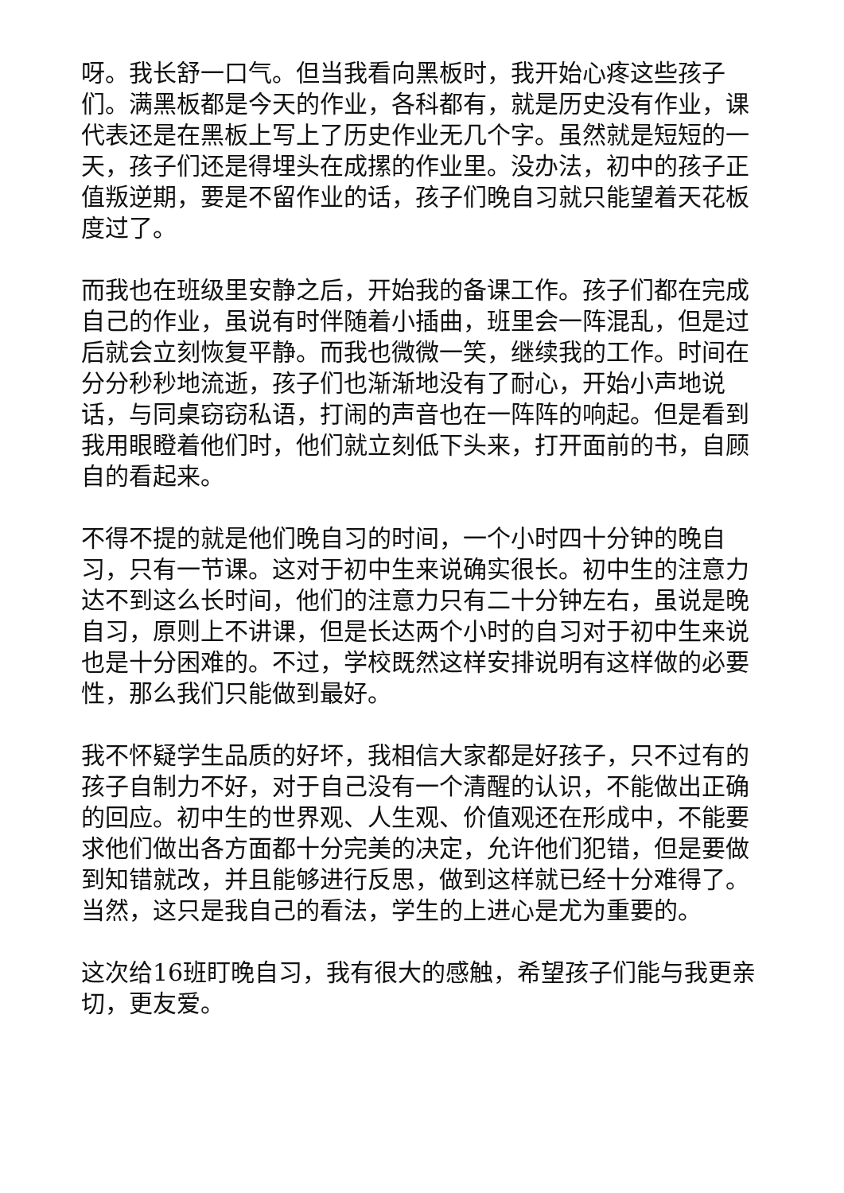呀。我长舒一口气。但当我看向黑板时，我开始心疼这些孩子们。满黑板都是今天的作业，各科都有，就是历史没有作业，课代表还是在黑板上写上了历史作业无几个字。虽然就是短短的一天，孩子们还是得埋头在成摞的作业里。没办法，初中的孩子正值叛逆期，要是不留作业的话，孩子们晚自习就只能望着天花板度过了。
而我也在班级里安静之后，开始我的备课工作。孩子们都在完成自己的作业，虽说有时伴随着小插曲，班里会一阵混乱，但是过后就会立刻恢复平静。而我也微微一笑，继续我的工作。时间在分分秒秒地流逝，孩子们也渐渐地没有了耐心，开始小声地说话，与同桌窃窃私语，打闹的声音也在一阵阵的响起。但是看到我用眼瞪着他们时，他们就立刻低下头来，打开面前的书，自顾自的看起来。
不得不提的就是他们晚自习的时间，一个小时四十分钟的晚自习，只有一节课。这对于初中生来说确实很长。初中生的注意力达不到这么长时间，他们的注意力只有二十分钟左右，虽说是晚自习，原则上不讲课，但是长达两个小时的自习对于初中生来说也是十分困难的。不过，学校既然这样安排说明有这样做的必要性，那么我们只能做到最好。
我不怀疑学生品质的好坏，我相信大家都是好孩子，只不过有的孩子自制力不好，对于自己没有一个清醒的认识，不能做出正确的回应。初中生的世界观、人生观、价值观还在形成中，不能要求他们做出各方面都十分完美的决定，允许他们犯错，但是要做到知错就改，并且能够进行反思，做到这样就已经十分难得了。当然，这只是我自己的看法，学生的上进心是尤为重要的。
这次给16班盯晚自习，我有很大的感触，希望孩子们能与我更亲切，更友爱。